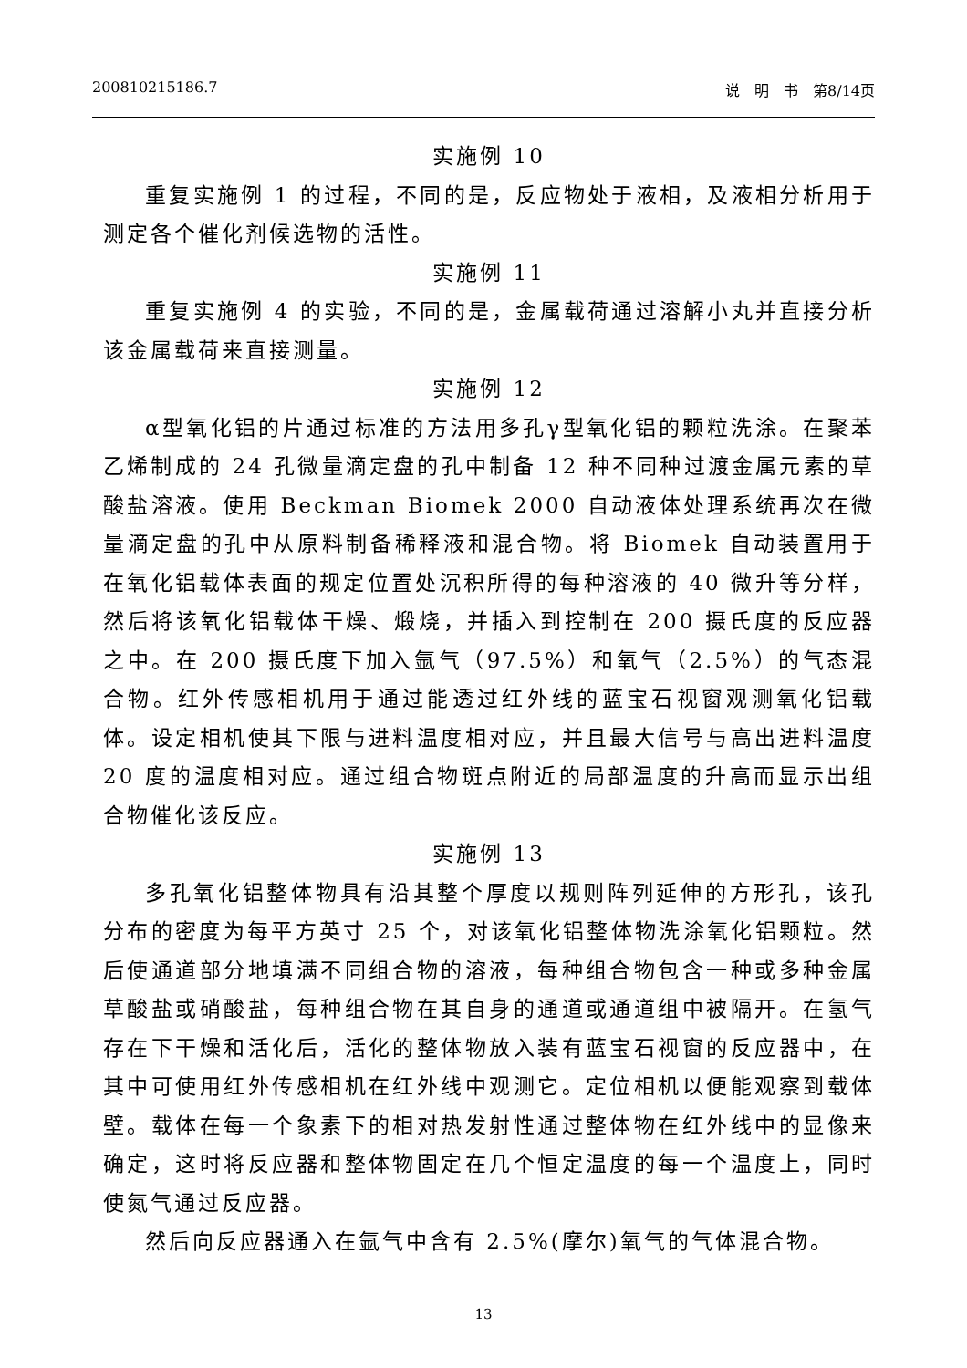200810215186.7 说　明　书　第8/14页
实施例 10
重复实施例 1 的过程，不同的是，反应物处于液相，及液相分析用于测定各个催化剂候选物的活性。
实施例 11
重复实施例 4 的实验，不同的是，金属载荷通过溶解小丸并直接分析该金属载荷来直接测量。
实施例 12
α型氧化铝的片通过标准的方法用多孔γ型氧化铝的颗粒洗涂。在聚苯乙烯制成的 24 孔微量滴定盘的孔中制备 12 种不同种过渡金属元素的草酸盐溶液。使用 Beckman Biomek 2000 自动液体处理系统再次在微量滴定盘的孔中从原料制备稀释液和混合物。将 Biomek 自动装置用于在氧化铝载体表面的规定位置处沉积所得的每种溶液的 40 微升等分样，然后将该氧化铝载体干燥、煅烧，并插入到控制在 200 摄氏度的反应器之中。在 200 摄氏度下加入氩气（97.5%）和氧气（2.5%）的气态混合物。红外传感相机用于通过能透过红外线的蓝宝石视窗观测氧化铝载体。设定相机使其下限与进料温度相对应，并且最大信号与高出进料温度 20 度的温度相对应。通过组合物斑点附近的局部温度的升高而显示出组合物催化该反应。
实施例 13
多孔氧化铝整体物具有沿其整个厚度以规则阵列延伸的方形孔，该孔分布的密度为每平方英寸 25 个，对该氧化铝整体物洗涂氧化铝颗粒。然后使通道部分地填满不同组合物的溶液，每种组合物包含一种或多种金属草酸盐或硝酸盐，每种组合物在其自身的通道或通道组中被隔开。在氢气存在下干燥和活化后，活化的整体物放入装有蓝宝石视窗的反应器中，在其中可使用红外传感相机在红外线中观测它。定位相机以便能观察到载体壁。载体在每一个象素下的相对热发射性通过整体物在红外线中的显像来确定，这时将反应器和整体物固定在几个恒定温度的每一个温度上，同时使氮气通过反应器。
然后向反应器通入在氩气中含有 2.5%(摩尔)氧气的气体混合物。
13